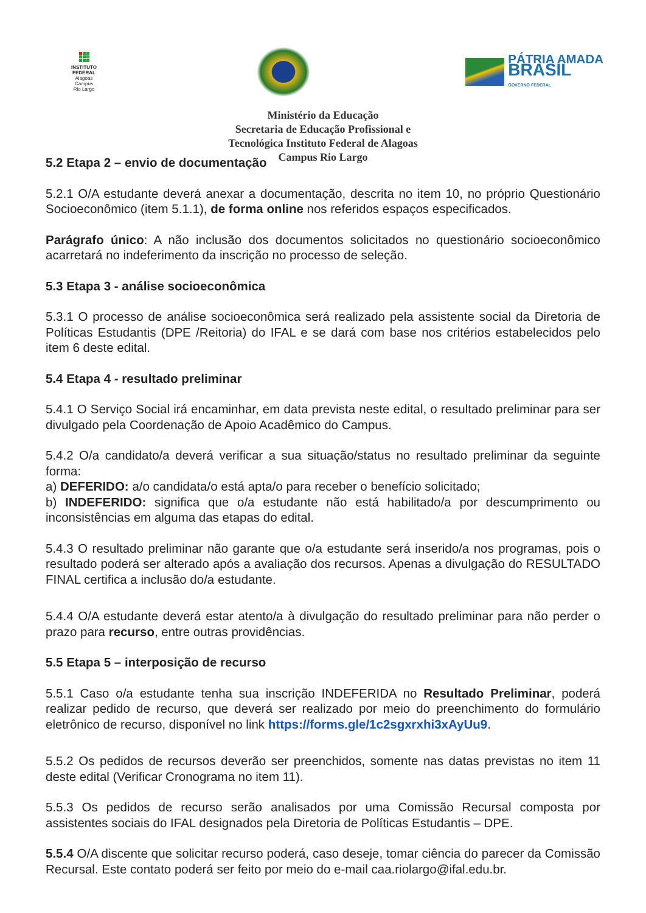INSTITUTO
FEDERAL
Alagoas
Campus
Rio Largo
PÁTRIA AMADA
BRASIL
GOVERNO FEDERAL
Ministério da Educação
Secretaria de Educação Profissional e
Tecnológica Instituto Federal de Alagoas
Campus Rio Largo
5.2 Etapa 2 – envio de documentação
5.2.1 O/A estudante deverá anexar a documentação, descrita no item 10, no próprio Questionário Socioeconômico (item 5.1.1), de forma online nos referidos espaços especificados.
Parágrafo único: A não inclusão dos documentos solicitados no questionário socioeconômico acarretará no indeferimento da inscrição no processo de seleção.
5.3 Etapa 3 - análise socioeconômica
5.3.1 O processo de análise socioeconômica será realizado pela assistente social da Diretoria de Políticas Estudantis (DPE /Reitoria) do IFAL e se dará com base nos critérios estabelecidos pelo item 6 deste edital.
5.4 Etapa 4 - resultado preliminar
5.4.1 O Serviço Social irá encaminhar, em data prevista neste edital, o resultado preliminar para ser divulgado pela Coordenação de Apoio Acadêmico do Campus.
5.4.2 O/a candidato/a deverá verificar a sua situação/status no resultado preliminar da seguinte forma:
a) DEFERIDO: a/o candidata/o está apta/o para receber o benefício solicitado;
b) INDEFERIDO: significa que o/a estudante não está habilitado/a por descumprimento ou inconsistências em alguma das etapas do edital.
5.4.3 O resultado preliminar não garante que o/a estudante será inserido/a nos programas, pois o resultado poderá ser alterado após a avaliação dos recursos. Apenas a divulgação do RESULTADO FINAL certifica a inclusão do/a estudante.
5.4.4 O/A estudante deverá estar atento/a à divulgação do resultado preliminar para não perder o prazo para recurso, entre outras providências.
5.5 Etapa 5 – interposição de recurso
5.5.1 Caso o/a estudante tenha sua inscrição INDEFERIDA no Resultado Preliminar, poderá realizar pedido de recurso, que deverá ser realizado por meio do preenchimento do formulário eletrônico de recurso, disponível no link https://forms.gle/1c2sgxrxhi3xAyUu9.
5.5.2 Os pedidos de recursos deverão ser preenchidos, somente nas datas previstas no item 11 deste edital (Verificar Cronograma no item 11).
5.5.3 Os pedidos de recurso serão analisados por uma Comissão Recursal composta por assistentes sociais do IFAL designados pela Diretoria de Políticas Estudantis – DPE.
5.5.4 O/A discente que solicitar recurso poderá, caso deseje, tomar ciência do parecer da Comissão Recursal. Este contato poderá ser feito por meio do e-mail caa.riolargo@ifal.edu.br.